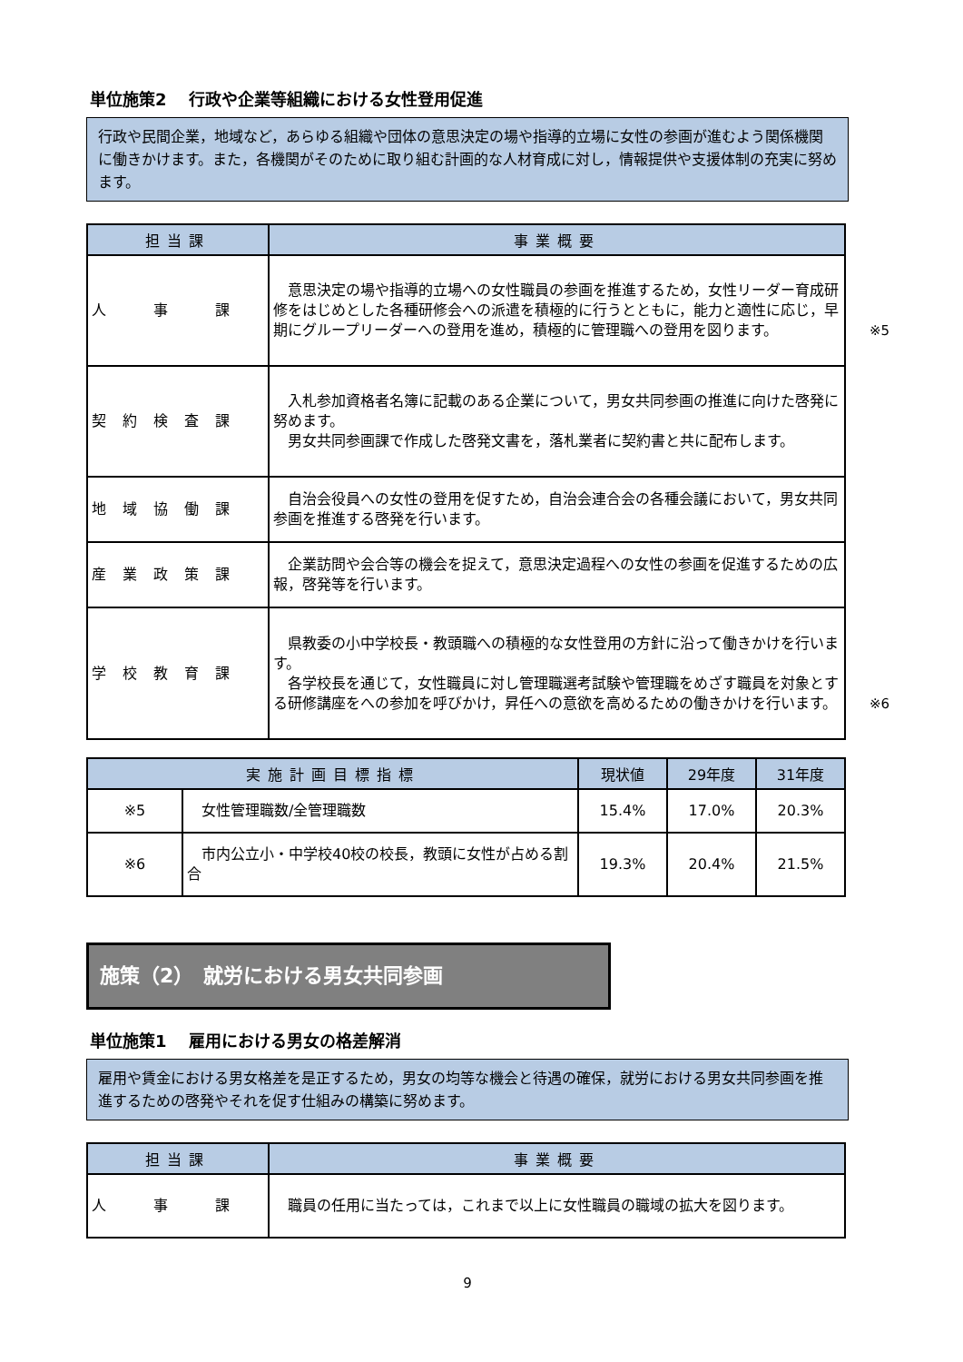単位施策2　 行政や企業等組織における女性登用促進
行政や民間企業，地域など，あらゆる組織や団体の意思決定の場や指導的立場に女性の参画が進むよう関係機関に働きかけます。また，各機関がそのために取り組む計画的な人材育成に対し，情報提供や支援体制の充実に努めます。
| 担当課 | 事業概要 |
| --- | --- |
| 人 事 課 | 意思決定の場や指導的立場への女性職員の参画を推進するため，女性リーダー育成研修をはじめとした各種研修会への派遣を積極的に行うとともに，能力と適性に応じ，早期にグループリーダーへの登用を進め，積極的に管理職への登用を図ります。 ※5 |
| 契約検査課 | 入札参加資格者名簿に記載のある企業について，男女共同参画の推進に向けた啓発に努めます。 男女共同参画課で作成した啓発文書を，落札業者に契約書と共に配布します。 |
| 地域協働課 | 自治会役員への女性の登用を促すため，自治会連合会の各種会議において，男女共同参画を推進する啓発を行います。 |
| 産業政策課 | 企業訪問や会合等の機会を捉えて，意思決定過程への女性の参画を促進するための広報，啓発等を行います。 |
| 学校教育課 | 県教委の小中学校長・教頭職への積極的な女性登用の方針に沿って働きかけを行います。 各学校長を通じて，女性職員に対し管理職選考試験や管理職をめざす職員を対象とする研修講座をへの参加を呼びかけ，昇任への意欲を高めるための働きかけを行います。 ※6 |
| 実施計画目標指標 | | 現状値 | 29年度 | 31年度 |
| --- | --- | --- | --- | --- |
| ※5 | 女性管理職数/全管理職数 | 15.4% | 17.0% | 20.3% |
| ※6 | 市内公立小・中学校40校の校長，教頭に女性が占める割合 | 19.3% | 20.4% | 21.5% |
施策（2）　就労における男女共同参画
単位施策1　 雇用における男女の格差解消
雇用や賃金における男女格差を是正するため，男女の均等な機会と待遇の確保，就労における男女共同参画を推進するための啓発やそれを促す仕組みの構築に努めます。
| 担当課 | 事業概要 |
| --- | --- |
| 人 事 課 | 職員の任用に当たっては，これまで以上に女性職員の職域の拡大を図ります。 |
9